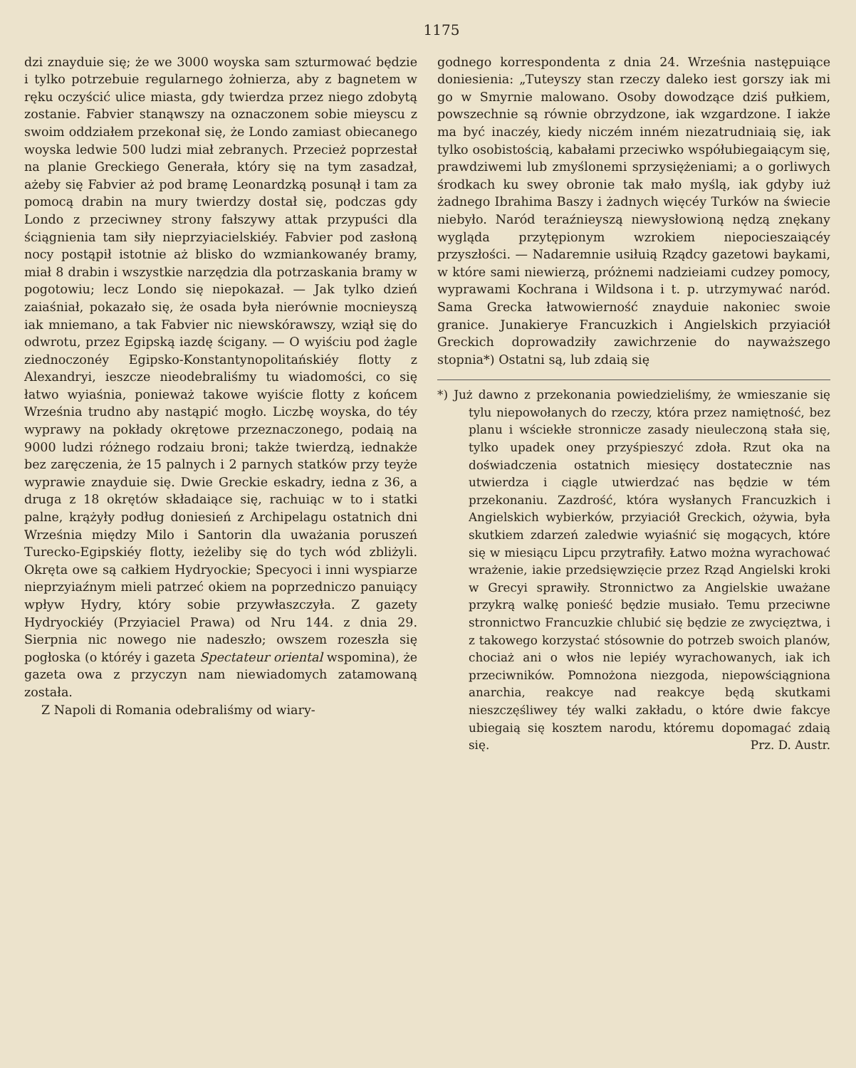1175
dzi znayduie się; że we 3000 woyska sam szturmować będzie i tylko potrzebuie regularnego żołnierza, aby z bagnetem w ręku oczyścić ulice miasta, gdy twierdza przez niego zdobytą zostanie. Fabvier stanąwszy na oznaczonem sobie mieyscu z swoim oddziałem przekonał się, że Londo zamiast obiecanego woyska ledwie 500 ludzi miał zebranych. Przecież poprzestał na planie Greckiego Generała, który się na tym zasadzał, ażeby się Fabvier aż pod bramę Leonardzką posunął i tam za pomocą drabin na mury twierdzy dostał się, podczas gdy Londo z przeciwney strony fałszywy attak przypuści dla ściągnienia tam siły nieprzyiacielskiéy. Fabvier pod zasłoną nocy postąpił istotnie aż blisko do wzmiankowanéy bramy, miał 8 drabin i wszystkie narzędzia dla potrzaskania bramy w pogotowiu; lecz Londo się niepokazał. — Jak tylko dzień zaiaśniał, pokazało się, że osada była nierównie mocnieyszą iak mniemano, a tak Fabvier nic niewskórawszy, wziął się do odwrotu, przez Egipską iazdę ścigany. — O wyiściu pod żagle ziednoczonéy Egipsko-Konstantynopolitańskiéy flotty z Alexandryi, ieszcze nieodebraliśmy tu wiadomości, co się łatwo wyiaśnia, ponieważ takowe wyiście flotty z końcem Września trudno aby nastąpić mogło. Liczbę woyska, do téy wyprawy na pokłady okrętowe przeznaczonego, podaią na 9000 ludzi różnego rodzaiu broni; także twierdzą, iednakże bez zaręczenia, że 15 palnych i 2 parnych statków przy teyże wyprawie znayduie się. Dwie Greckie eskadry, iedna z 36, a druga z 18 okrętów składaiące się, rachuiąc w to i statki palne, krążyły podług doniesień z Archipelagu ostatnich dni Września między Milo i Santorin dla uważania poruszeń Turecko-Egipskiéy flotty, ieżeliby się do tych wód zbliżyli. Okręta owe są całkiem Hydryockie; Specyoci i inni wyspiarze nieprzyiaźnym mieli patrzeć okiem na poprzedniczo panuiący wpływ Hydry, który sobie przywłaszczyła. Z gazety Hydryockiéy (Przyiaciel Prawa) od Nru 144. z dnia 29. Sierpnia nic nowego nie nadeszło; owszem rozeszła się pogłoska (o któréy i gazeta Spectateur oriental wspomina), że gazeta owa z przyczyn nam niewiadomych zatamowaną została.
Z Napoli di Romania odebraliśmy od wiary-
godnego korrespondenta z dnia 24. Września następuiące doniesienia: „Tuteyszy stan rzeczy daleko iest gorszy iak mi go w Smyrnie malowano. Osoby dowodzące dziś pułkiem, powszechnie są równie obrzydzone, iak wzgardzone. I iakże ma być inaczéy, kiedy niczém inném niezatrudniaią się, iak tylko osobistością, kabałami przeciwko współubiegaiącym się, prawdziwemi lub zmyślonemi sprzysiężeniami; a o gorliwych środkach ku swey obronie tak mało myślą, iak gdyby iuż żadnego Ibrahima Baszy i żadnych więcéy Turków na świecie niebyło. Naród teraźnieyszą niewysłowioną nędzą znękany wygląda przytępionym wzrokiem niepocieszaiącéy przyszłości. — Nadaremnie usiłuią Rządcy gazetowi baykami, w które sami niewierzą, próżnemi nadzieiami cudzey pomocy, wyprawami Kochrana i Wildsona i t. p. utrzymywać naród. Sama Grecka łatwowierność znayduie nakoniec swoie granice. Junakierye Francuzkich i Angielskich przyiaciół Greckich doprowadziły zawichrzenie do nayważszego stopnia*) Ostatni są, lub zdaią się
*) Już dawno z przekonania powiedzieliśmy, że wmieszanie się tylu niepowołanych do rzeczy, która przez namiętność, bez planu i wściekłe stronnicze zasady nieuleczoną stała się, tylko upadek oney przyśpieszyć zdoła. Rzut oka na doświadczenia ostatnich miesięcy dostatecznie nas utwierdza i ciągle utwierdzać nas będzie w tém przekonaniu. Zazdrość, która wysłanych Francuzkich i Angielskich wybierków, przyiaciół Greckich, ożywia, była skutkiem zdarzeń zaledwie wyiaśnić się mogących, które się w miesiącu Lipcu przytrafiły. Łatwo można wyrachować wrażenie, iakie przedsięwzięcie przez Rząd Angielski kroki w Grecyi sprawiły. Stronnictwo za Angielskie uważane przykrą walkę ponieść będzie musiało. Temu przeciwne stronnictwo Francuzkie chlubić się będzie ze zwycięztwa, i z takowego korzystać stósownie do potrzeb swoich planów, chociaż ani o włos nie lepiéy wyrachowanych, iak ich przeciwników. Pomnożona niezgoda, niepowściągniona anarchia, reakcye nad reakcye będą skutkami nieszczęśliwey téy walki zakładu, o które dwie fakcye ubiegaią się kosztem narodu, któremu dopomagać zdaią się. Prz. D. Austr.